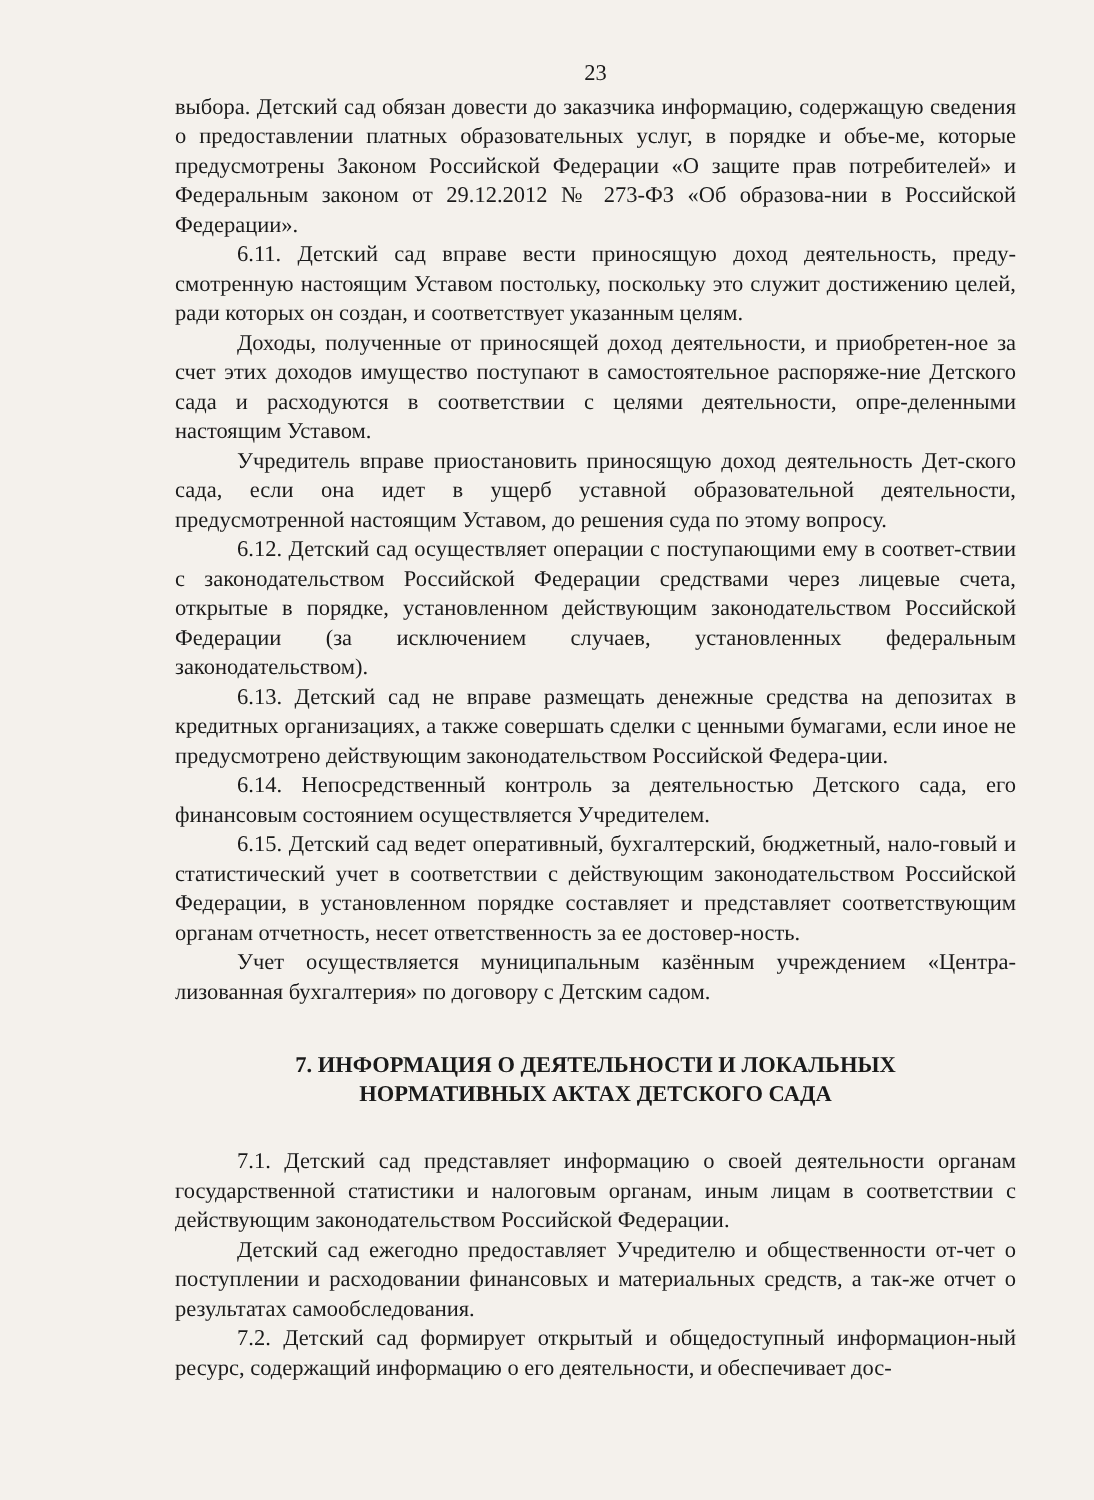23
выбора. Детский сад обязан довести до заказчика информацию, содержащую сведения о предоставлении платных образовательных услуг, в порядке и объе-ме, которые предусмотрены Законом Российской Федерации «О защите прав потребителей» и Федеральным законом от 29.12.2012 № 273-ФЗ «Об образова-нии в Российской Федерации».
6.11. Детский сад вправе вести приносящую доход деятельность, преду-смотренную настоящим Уставом постольку, поскольку это служит достижению целей, ради которых он создан, и соответствует указанным целям.
Доходы, полученные от приносящей доход деятельности, и приобретен-ное за счет этих доходов имущество поступают в самостоятельное распоряже-ние Детского сада и расходуются в соответствии с целями деятельности, опре-деленными настоящим Уставом.
Учредитель вправе приостановить приносящую доход деятельность Дет-ского сада, если она идет в ущерб уставной образовательной деятельности, предусмотренной настоящим Уставом, до решения суда по этому вопросу.
6.12. Детский сад осуществляет операции с поступающими ему в соответ-ствии с законодательством Российской Федерации средствами через лицевые счета, открытые в порядке, установленном действующим законодательством Российской Федерации (за исключением случаев, установленных федеральным законодательством).
6.13. Детский сад не вправе размещать денежные средства на депозитах в кредитных организациях, а также совершать сделки с ценными бумагами, если иное не предусмотрено действующим законодательством Российской Федера-ции.
6.14. Непосредственный контроль за деятельностью Детского сада, его финансовым состоянием осуществляется Учредителем.
6.15. Детский сад ведет оперативный, бухгалтерский, бюджетный, нало-говый и статистический учет в соответствии с действующим законодательством Российской Федерации, в установленном порядке составляет и представляет соответствующим органам отчетность, несет ответственность за ее достовер-ность.
Учет осуществляется муниципальным казённым учреждением «Центра-лизованная бухгалтерия» по договору с Детским садом.
7. ИНФОРМАЦИЯ О ДЕЯТЕЛЬНОСТИ И ЛОКАЛЬНЫХ
НОРМАТИВНЫХ АКТАХ ДЕТСКОГО САДА
7.1. Детский сад представляет информацию о своей деятельности органам государственной статистики и налоговым органам, иным лицам в соответствии с действующим законодательством Российской Федерации.
Детский сад ежегодно предоставляет Учредителю и общественности от-чет о поступлении и расходовании финансовых и материальных средств, а так-же отчет о результатах самообследования.
7.2. Детский сад формирует открытый и общедоступный информацион-ный ресурс, содержащий информацию о его деятельности, и обеспечивает дос-